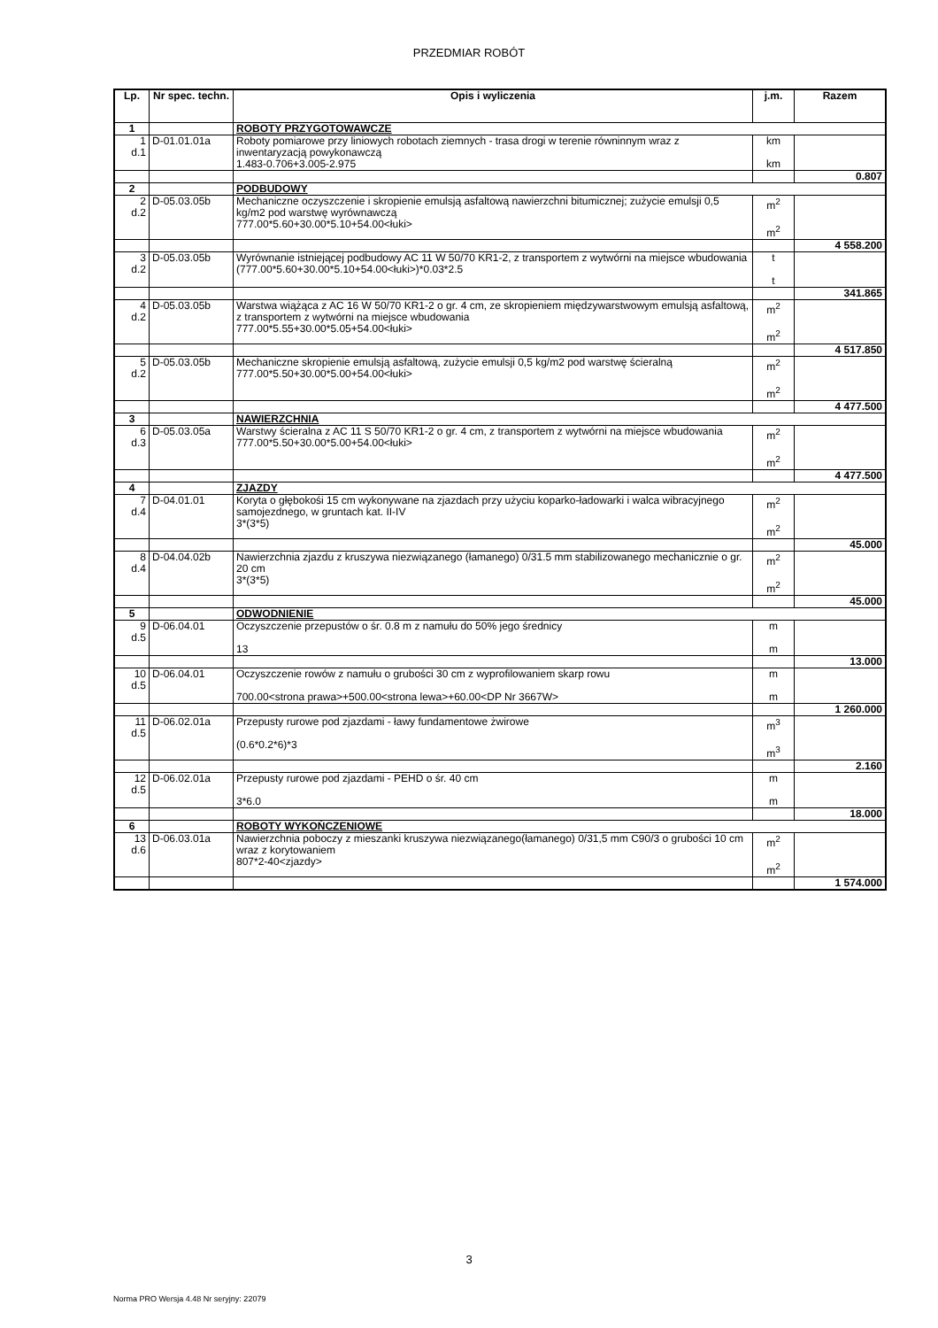PRZEDMIAR ROBÓT
| Lp. | Nr spec. techn. | Opis i wyliczenia | j.m. | Razem |
| --- | --- | --- | --- | --- |
| 1 | | ROBOTY PRZYGOTOWAWCZE | | |
| 1 d.1 | D-01.01.01a | Roboty pomiarowe przy liniowych robotach ziemnych - trasa drogi w terenie równinnym wraz z inwentaryzacją powykonawczą 1.483-0.706+3.005-2.975 | km km | |
| | | | | 0.807 |
| 2 | | PODBUDOWY | | |
| 2 d.2 | D-05.03.05b | Mechaniczne oczyszczenie i skropienie emulsją asfaltową nawierzchni bitumicznej; zużycie emulsji 0,5 kg/m2 pod warstwę wyrównawczą 777.00*5.60+30.00*5.10+54.00<łuki> | m<sup>2</sup> m<sup>2</sup> | |
| | | | | 4 558.200 |
| 3 d.2 | D-05.03.05b | Wyrównanie istniejącej podbudowy AC 11 W 50/70 KR1-2, z transportem z wytwórni na miejsce wbudowania (777.00*5.60+30.00*5.10+54.00<łuki>)*0.03*2.5 | t t | |
| | | | | 341.865 |
| 4 d.2 | D-05.03.05b | Warstwa wiążąca z AC 16 W 50/70 KR1-2 o gr. 4 cm, ze skropieniem międzywarstwowym emulsją asfaltową, z transportem z wytwórni na miejsce wbudowania 777.00*5.55+30.00*5.05+54.00<łuki> | m<sup>2</sup> m<sup>2</sup> | |
| | | | | 4 517.850 |
| 5 d.2 | D-05.03.05b | Mechaniczne skropienie emulsją asfaltową, zużycie emulsji 0,5 kg/m2 pod warstwę ścieralną 777.00*5.50+30.00*5.00+54.00<łuki> | m<sup>2</sup> m<sup>2</sup> | |
| | | | | 4 477.500 |
| 3 | | NAWIERZCHNIA | | |
| 6 d.3 | D-05.03.05a | Warstwy ścieralna z AC 11 S 50/70 KR1-2 o gr. 4 cm, z transportem z wytwórni na miejsce wbudowania 777.00*5.50+30.00*5.00+54.00<łuki> | m<sup>2</sup> m<sup>2</sup> | |
| | | | | 4 477.500 |
| 4 | | ZJAZDY | | |
| 7 d.4 | D-04.01.01 | Koryta o głębokośi 15 cm wykonywane na zjazdach przy użyciu koparko-ładowarki i walca wibracyjnego samojezdnego, w gruntach kat. II-IV 3*(3*5) | m<sup>2</sup> m<sup>2</sup> | |
| | | | | 45.000 |
| 8 d.4 | D-04.04.02b | Nawierzchnia zjazdu z kruszywa niezwiązanego (łamanego) 0/31.5 mm stabilizowanego mechanicznie o gr. 20 cm 3*(3*5) | m<sup>2</sup> m<sup>2</sup> | |
| | | | | 45.000 |
| 5 | | ODWODNIENIE | | |
| 9 d.5 | D-06.04.01 | Oczyszczenie przepustów o śr. 0.8 m z namułu do 50% jego średnicy 13 | m m | |
| | | | | 13.000 |
| 10 d.5 | D-06.04.01 | Oczyszczenie rowów z namułu o grubości 30 cm z wyprofilowaniem skarp rowu 700.00<strona prawa>+500.00<strona lewa>+60.00<DP Nr 3667W> | m m | |
| | | | | 1 260.000 |
| 11 d.5 | D-06.02.01a | Przepusty rurowe pod zjazdami - ławy fundamentowe żwirowe (0.6*0.2*6)*3 | m<sup>3</sup> m<sup>3</sup> | |
| | | | | 2.160 |
| 12 d.5 | D-06.02.01a | Przepusty rurowe pod zjazdami - PEHD o śr. 40 cm 3*6.0 | m m | |
| | | | | 18.000 |
| 6 | | ROBOTY WYKOŃCZENIOWE | | |
| 13 d.6 | D-06.03.01a | Nawierzchnia poboczy z mieszanki kruszywa niezwiązanego(łamanego) 0/31,5 mm C90/3 o grubości 10 cm wraz z korytowaniem 807*2-40<zjazdy> | m<sup>2</sup> m<sup>2</sup> | |
| | | | | 1 574.000 |
3
Norma PRO Wersja 4.48 Nr seryjny: 22079